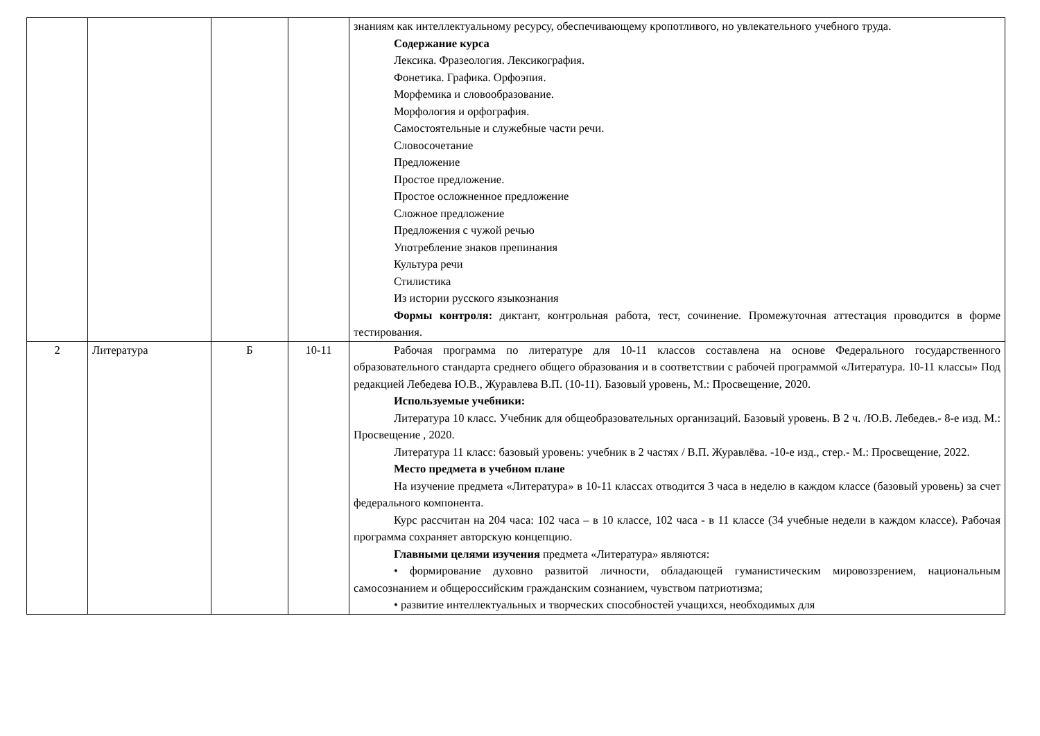| | | | | знаниям как интеллектуальному ресурсу, обеспечивающему кропотливого, но увлекательного учебного труда. Содержание курса Лексика. Фразеология. Лексикография. Фонетика. Графика. Орфоэпия. Морфемика и словообразование. Морфология и орфография. Самостоятельные и служебные части речи. Словосочетание Предложение Простое предложение. Простое осложненное предложение Сложное предложение Предложения с чужой речью Употребление знаков препинания Культура речи Стилистика Из истории русского языкознания Формы контроля: диктант, контрольная работа, тест, сочинение. Промежуточная аттестация проводится в форме тестирования. |
| 2 | Литература | Б | 10-11 | Рабочая программа по литературе для 10-11 классов составлена на основе Федерального государственного образовательного стандарта среднего общего образования и в соответствии с рабочей программой «Литература. 10-11 классы» Под редакцией Лебедева Ю.В., Журавлева В.П. (10-11). Базовый уровень, М.: Просвещение, 2020. Используемые учебники: Литература 10 класс. Учебник для общеобразовательных организаций. Базовый уровень. В 2 ч. /Ю.В. Лебедев.- 8-е изд. М.: Просвещение , 2020. Литература 11 класс: базовый уровень: учебник в 2 частях / В.П. Журавлёва. -10-е изд., стер.- М.: Просвещение, 2022. Место предмета в учебном плане На изучение предмета «Литература» в 10-11 классах отводится 3 часа в неделю в каждом классе (базовый уровень) за счет федерального компонента. Курс рассчитан на 204 часа: 102 часа – в 10 классе, 102 часа - в 11 классе (34 учебные недели в каждом классе). Рабочая программа сохраняет авторскую концепцию. Главными целями изучения предмета «Литература» являются: • формирование духовно развитой личности, обладающей гуманистическим мировоззрением, национальным самосознанием и общероссийским гражданским сознанием, чувством патриотизма; • развитие интеллектуальных и творческих способностей учащихся, необходимых для |